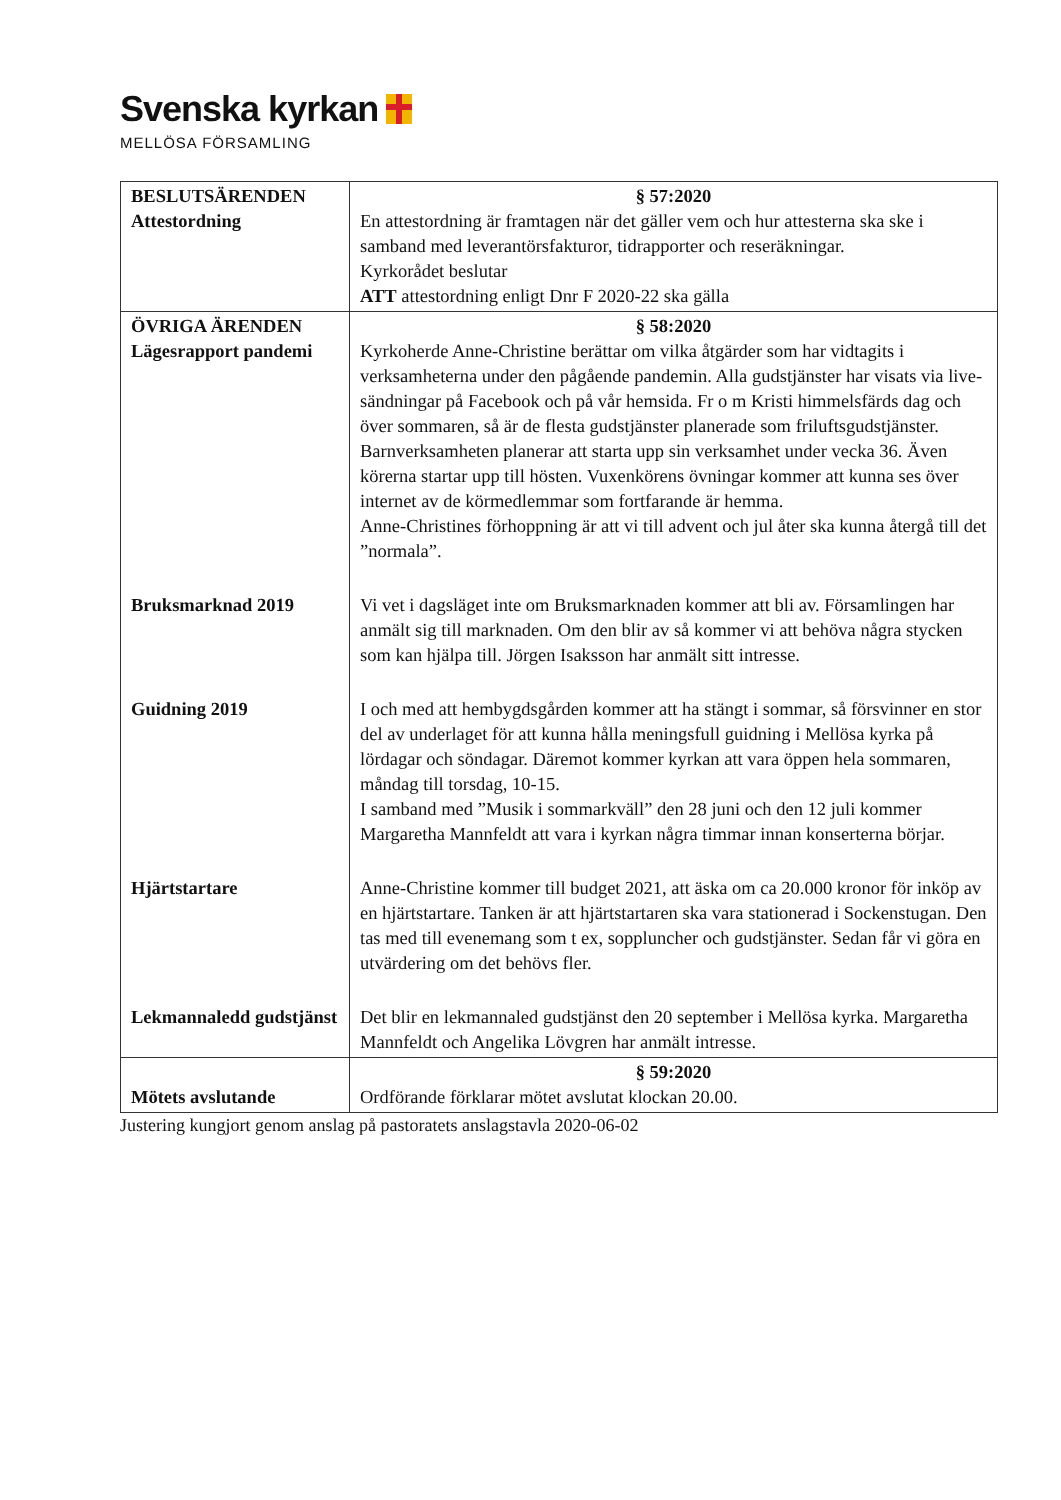Svenska kyrkan
MELLÖSA FÖRSAMLING
| BESLUTSÄRENDEN Attestordning | § 57:2020 En attestordning är framtagen när det gäller vem och hur attesterna ska ske i samband med leverantörsfakturor, tidrapporter och reseräkningar. Kyrkorådet beslutar ATT attestordning enligt Dnr F 2020-22 ska gälla |
| ÖVRIGA ÄRENDEN Lägesrapport pandemi | § 58:2020 Kyrkoherde Anne-Christine berättar om vilka åtgärder som har vidtagits i verksamheterna under den pågående pandemin. Alla gudstjänster har visats via live-sändningar på Facebook och på vår hemsida. Fr o m Kristi himmelsfärds dag och över sommaren, så är de flesta gudstjänster planerade som friluftsgudstjänster. Barnverksamheten planerar att starta upp sin verksamhet under vecka 36. Även körerna startar upp till hösten. Vuxenkörens övningar kommer att kunna ses över internet av de körmedlemmar som fortfarande är hemma. Anne-Christines förhoppning är att vi till advent och jul åter ska kunna återgå till det ”normala”. |
| Bruksmarknad 2019 | Vi vet i dagsläget inte om Bruksmarknaden kommer att bli av. Församlingen har anmält sig till marknaden. Om den blir av så kommer vi att behöva några stycken som kan hjälpa till. Jörgen Isaksson har anmält sitt intresse. |
| Guidning 2019 | I och med att hembygdsgården kommer att ha stängt i sommar, så försvinner en stor del av underlaget för att kunna hålla meningsfull guidning i Mellösa kyrka på lördagar och söndagar. Däremot kommer kyrkan att vara öppen hela sommaren, måndag till torsdag, 10-15. I samband med ”Musik i sommarkväll” den 28 juni och den 12 juli kommer Margaretha Mannfeldt att vara i kyrkan några timmar innan konserterna börjar. |
| Hjärtstartare | Anne-Christine kommer till budget 2021, att äska om ca 20.000 kronor för inköp av en hjärtstartare. Tanken är att hjärtstartaren ska vara stationerad i Sockenstugan. Den tas med till evenemang som t ex, soppluncher och gudstjänster. Sedan får vi göra en utvärdering om det behövs fler. |
| Lekmannaledd gudstjänst | Det blir en lekmannaled gudstjänst den 20 september i Mellösa kyrka. Margaretha Mannfeldt och Angelika Lövgren har anmält intresse. |
| Mötets avslutande | § 59:2020 Ordförande förklarar mötet avslutat klockan 20.00. |
Justering kungjort genom anslag på pastoratets anslagstavla 2020-06-02